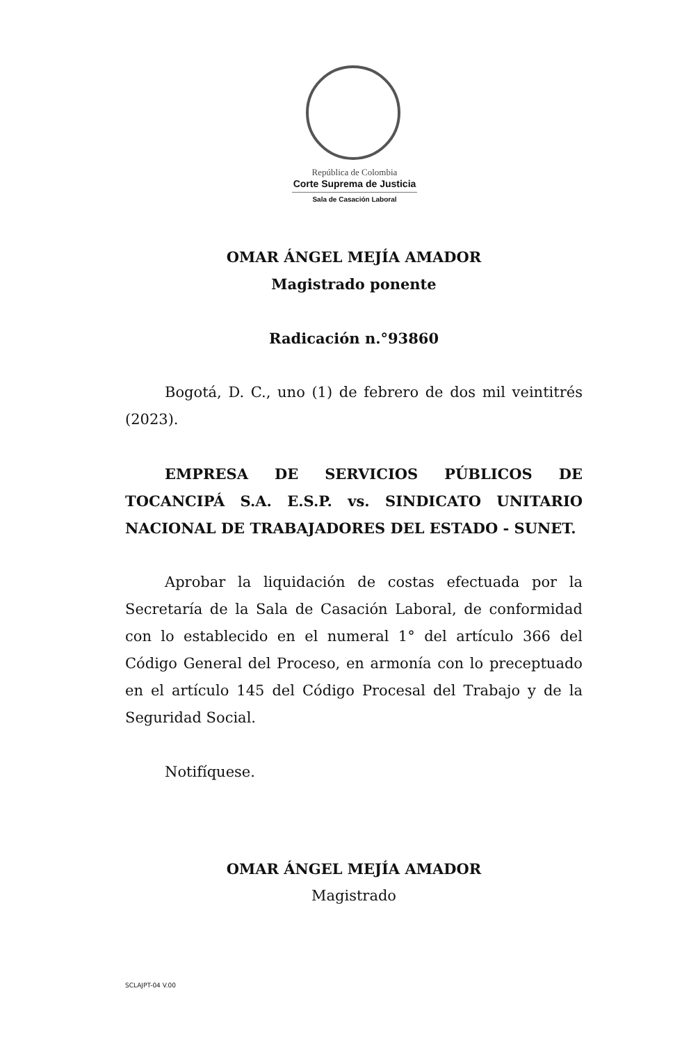República de Colombia
Corte Suprema de Justicia
Sala de Casación Laboral
OMAR ÁNGEL MEJÍA AMADOR
Magistrado ponente
Radicación n.°93860
Bogotá, D. C., uno (1) de febrero de dos mil veintitrés (2023).
EMPRESA DE SERVICIOS PÚBLICOS DE TOCANCIPÁ S.A. E.S.P. vs. SINDICATO UNITARIO NACIONAL DE TRABAJADORES DEL ESTADO - SUNET.
Aprobar la liquidación de costas efectuada por la Secretaría de la Sala de Casación Laboral, de conformidad con lo establecido en el numeral 1° del artículo 366 del Código General del Proceso, en armonía con lo preceptuado en el artículo 145 del Código Procesal del Trabajo y de la Seguridad Social.
Notifíquese.
OMAR ÁNGEL MEJÍA AMADOR
Magistrado
SCLAJPT-04 V.00